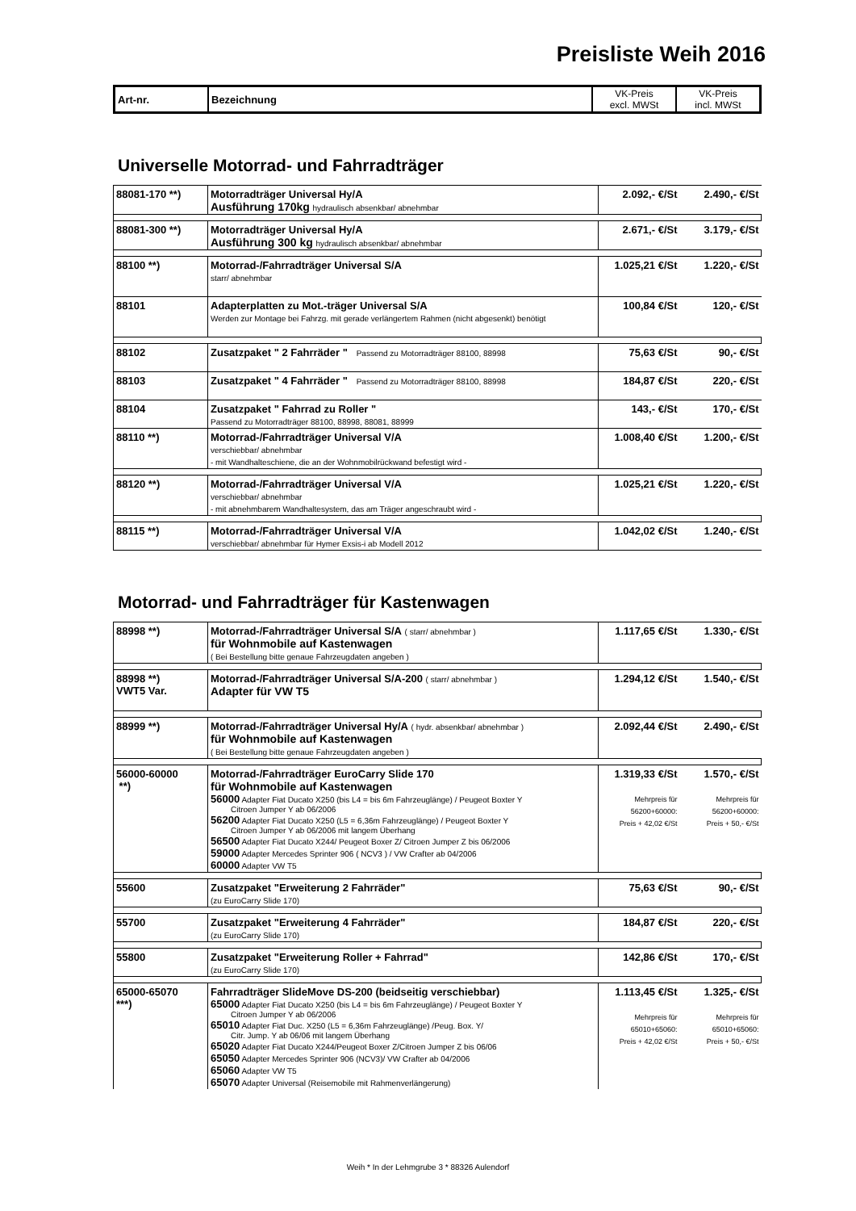Preisliste Weih 2016
| Art-nr. | Bezeichnung | VK-Preis excl. MWSt | VK-Preis incl. MWSt |
| --- | --- | --- | --- |
Universelle Motorrad- und Fahrradträger
| 88081-170 **) | Motorradträger Universal Hy/A Ausführung 170kg hydraulisch absenkbar/ abnehmbar | 2.092,- €/St | 2.490,- €/St |
| 88081-300 **) | Motorradträger Universal Hy/A Ausführung 300 kg hydraulisch absenkbar/ abnehmbar | 2.671,- €/St | 3.179,- €/St |
| 88100 **) | Motorrad-/Fahrradträger Universal S/A starr/ abnehmbar | 1.025,21 €/St | 1.220,- €/St |
| 88101 | Adapterplatten zu Mot.-träger Universal S/A Werden zur Montage bei Fahrzg. mit gerade verlängertem Rahmen (nicht abgesenkt) benötigt | 100,84 €/St | 120,- €/St |
| 88102 | Zusatzpaket " 2 Fahrräder " Passend zu Motorradträger 88100, 88998 | 75,63 €/St | 90,- €/St |
| 88103 | Zusatzpaket " 4 Fahrräder " Passend zu Motorradträger 88100, 88998 | 184,87 €/St | 220,- €/St |
| 88104 | Zusatzpaket " Fahrrad zu Roller " Passend zu Motorradträger 88100, 88998, 88081, 88999 | 143,- €/St | 170,- €/St |
| 88110 **) | Motorrad-/Fahrradträger Universal V/A verschiebbar/ abnehmbar - mit Wandhalteschiene, die an der Wohnmobilrückwand befestigt wird - | 1.008,40 €/St | 1.200,- €/St |
| 88120 **) | Motorrad-/Fahrradträger Universal V/A verschiebbar/ abnehmbar - mit abnehmbarem Wandhaltesystem, das am Träger angeschraubt wird - | 1.025,21 €/St | 1.220,- €/St |
| 88115 **) | Motorrad-/Fahrradträger Universal V/A verschiebbar/ abnehmbar für Hymer Exsis-i ab Modell 2012 | 1.042,02 €/St | 1.240,- €/St |
Motorrad- und Fahrradträger für Kastenwagen
| 88998 **) | Motorrad-/Fahrradträger Universal S/A ( starr/ abnehmbar ) für Wohnmobile auf Kastenwagen ( Bei Bestellung bitte genaue Fahrzeugdaten angeben ) | 1.117,65 €/St | 1.330,- €/St |
| 88998 **) VWT5 Var. | Motorrad-/Fahrradträger Universal S/A-200 ( starr/ abnehmbar ) Adapter für VW T5 | 1.294,12 €/St | 1.540,- €/St |
| 88999 **) | Motorrad-/Fahrradträger Universal Hy/A ( hydr. absenkbar/ abnehmbar ) für Wohnmobile auf Kastenwagen ( Bei Bestellung bitte genaue Fahrzeugdaten angeben ) | 2.092,44 €/St | 2.490,- €/St |
| 56000-60000 **) | Motorrad-/Fahrradträger EuroCarry Slide 170 für Wohnmobile auf Kastenwagen 56000 Adapter Fiat Ducato X250 (bis L4 = bis 6m Fahrzeuglänge) / Peugeot Boxter Y Citroen Jumper Y ab 06/2006 56200 Adapter Fiat Ducato X250 (L5 = 6,36m Fahrzeuglänge) / Peugeot Boxter Y Citroen Jumper Y ab 06/2006 mit langem Überhang 56500 Adapter Fiat Ducato X244/ Peugeot Boxer Z/ Citroen Jumper Z bis 06/2006 59000 Adapter Mercedes Sprinter 906 ( NCV3 ) / VW Crafter ab 04/2006 60000 Adapter VW T5 | 1.319,33 €/St Mehrpreis für 56200+60000: Preis + 42,02 €/St | 1.570,- €/St Mehrpreis für 56200+60000: Preis + 50,- €/St |
| 55600 | Zusatzpaket "Erweiterung 2 Fahrräder" (zu EuroCarry Slide 170) | 75,63 €/St | 90,- €/St |
| 55700 | Zusatzpaket "Erweiterung 4 Fahrräder" (zu EuroCarry Slide 170) | 184,87 €/St | 220,- €/St |
| 55800 | Zusatzpaket "Erweiterung Roller + Fahrrad" (zu EuroCarry Slide 170) | 142,86 €/St | 170,- €/St |
| 65000-65070 ***) | Fahrradträger SlideMove DS-200 (beidseitig verschiebbar) 65000 Adapter Fiat Ducato X250 (bis L4 = bis 6m Fahrzeuglänge) / Peugeot Boxter Y Citroen Jumper Y ab 06/2006 65010 Adapter Fiat Duc. X250 (L5 = 6,36m Fahrzeuglänge) /Peug. Box. Y/ Citr. Jump. Y ab 06/06 mit langem Überhang 65020 Adapter Fiat Ducato X244/Peugeot Boxer Z/Citroen Jumper Z bis 06/06 65050 Adapter Mercedes Sprinter 906 (NCV3)/ VW Crafter ab 04/2006 65060 Adapter VW T5 65070 Adapter Universal (Reisemobile mit Rahmenverlängerung) | 1.113,45 €/St Mehrpreis für 65010+65060: Preis + 42,02 €/St | 1.325,- €/St Mehrpreis für 65010+65060: Preis + 50,- €/St |
Weih * In der Lehmgrube 3 * 88326 Aulendorf